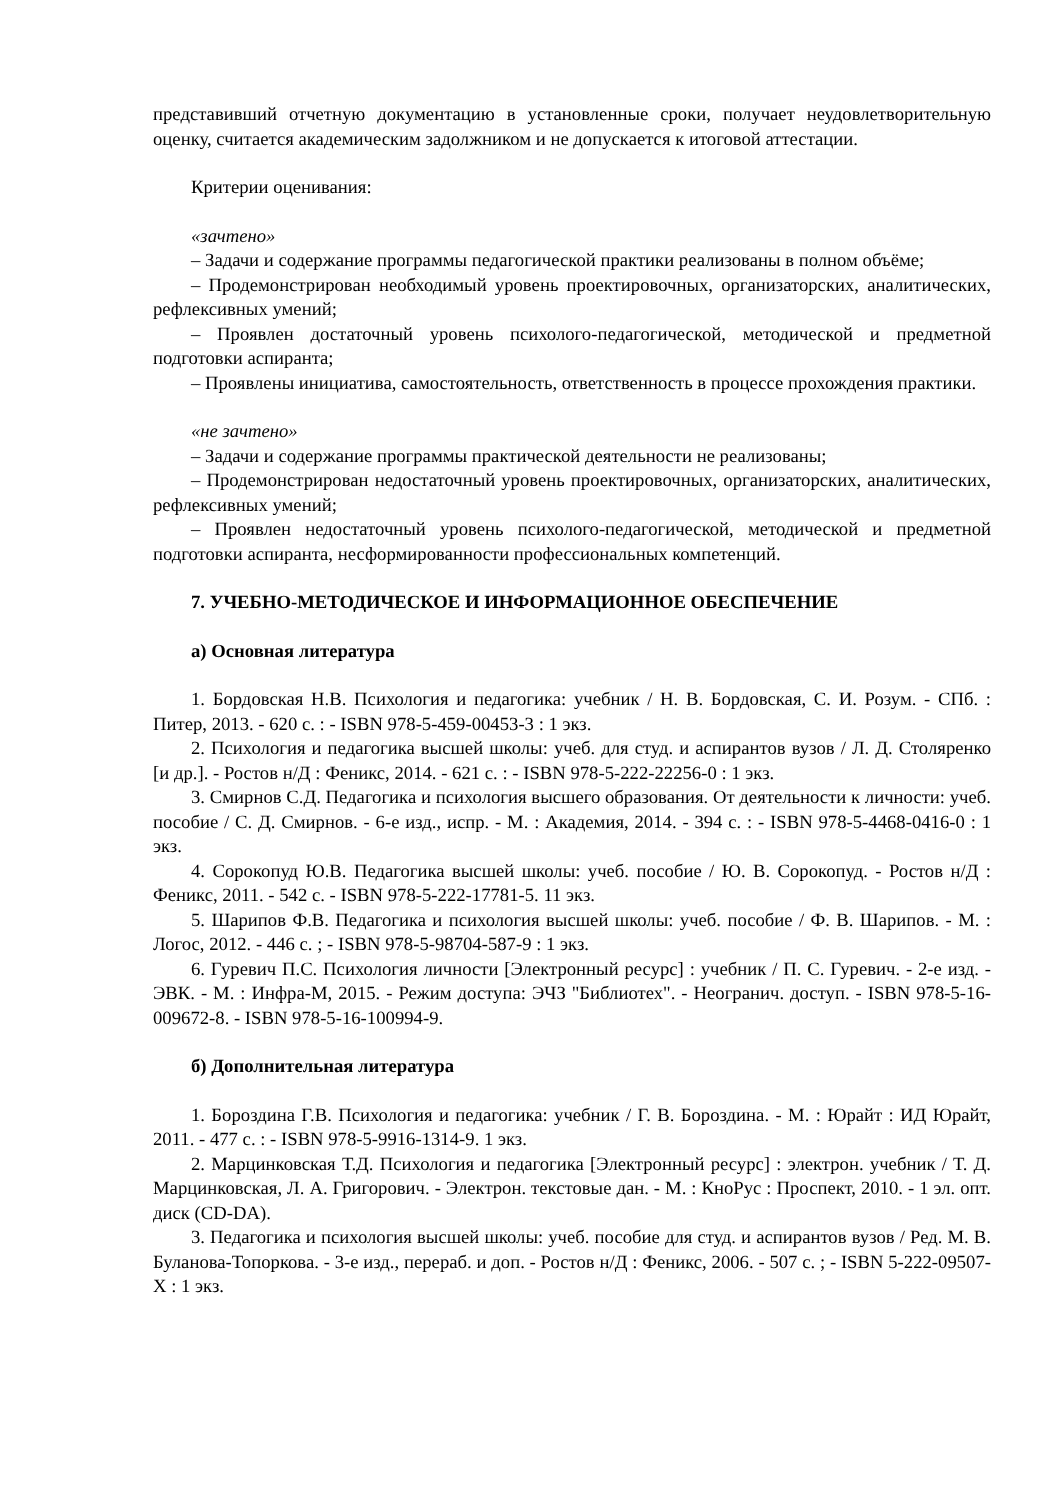представивший отчетную документацию в установленные сроки, получает неудовлетворительную оценку, считается академическим задолжником и не допускается к итоговой аттестации.
Критерии оценивания:
«зачтено»
– Задачи и содержание программы педагогической практики реализованы в полном объёме;
– Продемонстрирован необходимый уровень проектировочных, организаторских, аналитических, рефлексивных умений;
– Проявлен достаточный уровень психолого-педагогической, методической и предметной подготовки аспиранта;
– Проявлены инициатива, самостоятельность, ответственность в процессе прохождения практики.
«не зачтено»
– Задачи и содержание программы практической деятельности не реализованы;
– Продемонстрирован недостаточный уровень проектировочных, организаторских, аналитических, рефлексивных умений;
– Проявлен недостаточный уровень психолого-педагогической, методической и предметной подготовки аспиранта, несформированности профессиональных компетенций.
7. УЧЕБНО-МЕТОДИЧЕСКОЕ И ИНФОРМАЦИОННОЕ ОБЕСПЕЧЕНИЕ
а) Основная литература
1. Бордовская Н.В. Психология и педагогика: учебник / Н. В. Бордовская, С. И. Розум. - СПб. : Питер, 2013. - 620 с. : - ISBN 978-5-459-00453-3 : 1 экз.
2. Психология и педагогика высшей школы: учеб. для студ. и аспирантов вузов / Л. Д. Столяренко [и др.]. - Ростов н/Д : Феникс, 2014. - 621 с. : - ISBN 978-5-222-22256-0 : 1 экз.
3. Смирнов С.Д. Педагогика и психология высшего образования. От деятельности к личности: учеб. пособие / С. Д. Смирнов. - 6-е изд., испр. - М. : Академия, 2014. - 394 с. : - ISBN 978-5-4468-0416-0 : 1 экз.
4. Сорокопуд Ю.В. Педагогика высшей школы: учеб. пособие / Ю. В. Сорокопуд. - Ростов н/Д : Феникс, 2011. - 542 с. - ISBN 978-5-222-17781-5. 11 экз.
5. Шарипов Ф.В. Педагогика и психология высшей школы: учеб. пособие / Ф. В. Шарипов. - М. : Логос, 2012. - 446 с. ; - ISBN 978-5-98704-587-9 : 1 экз.
6. Гуревич П.С. Психология личности [Электронный ресурс] : учебник / П. С. Гуревич. - 2-е изд. - ЭВК. - М. : Инфра-М, 2015. - Режим доступа: ЭЧЗ "Библиотех". - Неогранич. доступ. - ISBN 978-5-16-009672-8. - ISBN 978-5-16-100994-9.
б) Дополнительная литература
1. Бороздина Г.В. Психология и педагогика: учебник / Г. В. Бороздина. - М. : Юрайт : ИД Юрайт, 2011. - 477 с. : - ISBN 978-5-9916-1314-9. 1 экз.
2. Марцинковская Т.Д. Психология и педагогика [Электронный ресурс] : электрон. учебник / Т. Д. Марцинковская, Л. А. Григорович. - Электрон. текстовые дан. - М. : КноРус : Проспект, 2010. - 1 эл. опт. диск (CD-DA).
3. Педагогика и психология высшей школы: учеб. пособие для студ. и аспирантов вузов / Ред. М. В. Буланова-Топоркова. - 3-е изд., перераб. и доп. - Ростов н/Д : Феникс, 2006. - 507 с. ; - ISBN 5-222-09507-X : 1 экз.